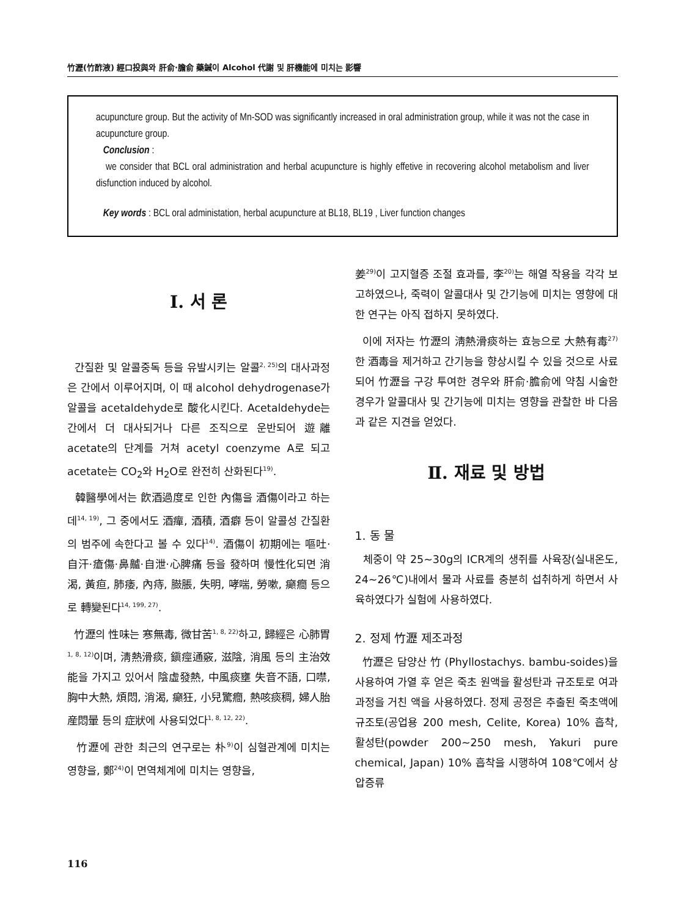竹瀝(竹酢液) 經口投與와 肝俞·膽俞 藥鍼이 Alcohol 代謝 및 肝機能에 미치는 影響
acupuncture group. But the activity of Mn-SOD was significantly increased in oral administration group, while it was not the case in acupuncture group.
Conclusion :
we consider that BCL oral administration and herbal acupuncture is highly effetive in recovering alcohol metabolism and liver disfunction induced by alcohol.
Key words : BCL oral administation, herbal acupuncture at BL18, BL19 , Liver function changes
Ⅰ. 서 론
간질환 및 알콜중독 등을 유발시키는 알콜<sup>2, 25)</sup>의 대사과정은 간에서 이루어지며, 이 때 alcohol dehydrogenase가 알콜을 acetaldehyde로 酸化시킨다. Acetaldehyde는 간에서 더 대사되거나 다른 조직으로 운반되어 遊離 acetate의 단계를 거쳐 acetyl coenzyme A로 되고 acetate는 CO<sub>2</sub>와 H<sub>2</sub>O로 완전히 산화된다<sup>19)</sup>.
韓醫學에서는 飮酒過度로 인한 內傷을 酒傷이라고 하는데<sup>14, 19)</sup>, 그 중에서도 酒癉, 酒積, 酒癖 등이 알콜성 간질환의 범주에 속한다고 볼 수 있다<sup>14)</sup>. 酒傷이 初期에는 嘔吐·自汗·瘡傷·鼻齇·自泄·心脾痛 등을 發하며 慢性化되면 消渴, 黃疸, 肺痿, 內痔, 臌脹, 失明, 哮喘, 勞嗽, 癲癎 등으로 轉變된다<sup>14, 199, 27)</sup>.
竹瀝의 性味는 寒無毒, 微甘苦<sup>1, 8, 22)</sup>하고, 歸經은 心肺胃<sup>1, 8, 12)</sup>이며, 淸熱滑痰, 鎭痙通竅, 滋陰, 消風 등의 主治效能을 가지고 있어서 陰虛發熱, 中風痰壅 失音不語, 口噤, 胸中大熱, 煩悶, 消渴, 癲狂, 小兒驚癎, 熱咳痰稠, 婦人胎産悶暈 등의 症狀에 사용되었다<sup>1, 8, 12, 22)</sup>.
竹瀝에 관한 최근의 연구로는 朴<sup>9)</sup>이 심혈관계에 미치는 영향을, 鄭<sup>24)</sup>이 면역체계에 미치는 영향을,
姜<sup>29)</sup>이 고지혈증 조절 효과를, 李<sup>20)</sup>는 해열 작용을 각각 보고하였으나, 죽력이 알콜대사 및 간기능에 미치는 영향에 대한 연구는 아직 접하지 못하였다.
이에 저자는 竹瀝의 淸熱滑痰하는 효능으로 大熱有毒<sup>27)</sup>한 酒毒을 제거하고 간기능을 향상시킬 수 있을 것으로 사료되어 竹瀝을 구강 투여한 경우와 肝俞·膽俞에 약침 시술한 경우가 알콜대사 및 간기능에 미치는 영향을 관찰한 바 다음과 같은 지견을 얻었다.
Ⅱ. 재료 및 방법
1. 동 물
체중이 약 25~30g의 ICR계의 생쥐를 사육장(실내온도, 24~26℃)내에서 물과 사료를 충분히 섭취하게 하면서 사육하였다가 실험에 사용하였다.
2. 정제 竹瀝 제조과정
竹瀝은 담양산 竹 (Phyllostachys. bambu-soides)을 사용하여 가열 후 얻은 죽초 원액을 활성탄과 규조토로 여과 과정을 거친 액을 사용하였다. 정제 공정은 추출된 죽초액에 규조토(공업용 200 mesh, Celite, Korea) 10% 흡착, 활성탄(powder 200~250 mesh, Yakuri pure chemical, Japan) 10% 흡착을 시행하여 108℃에서 상압증류
116